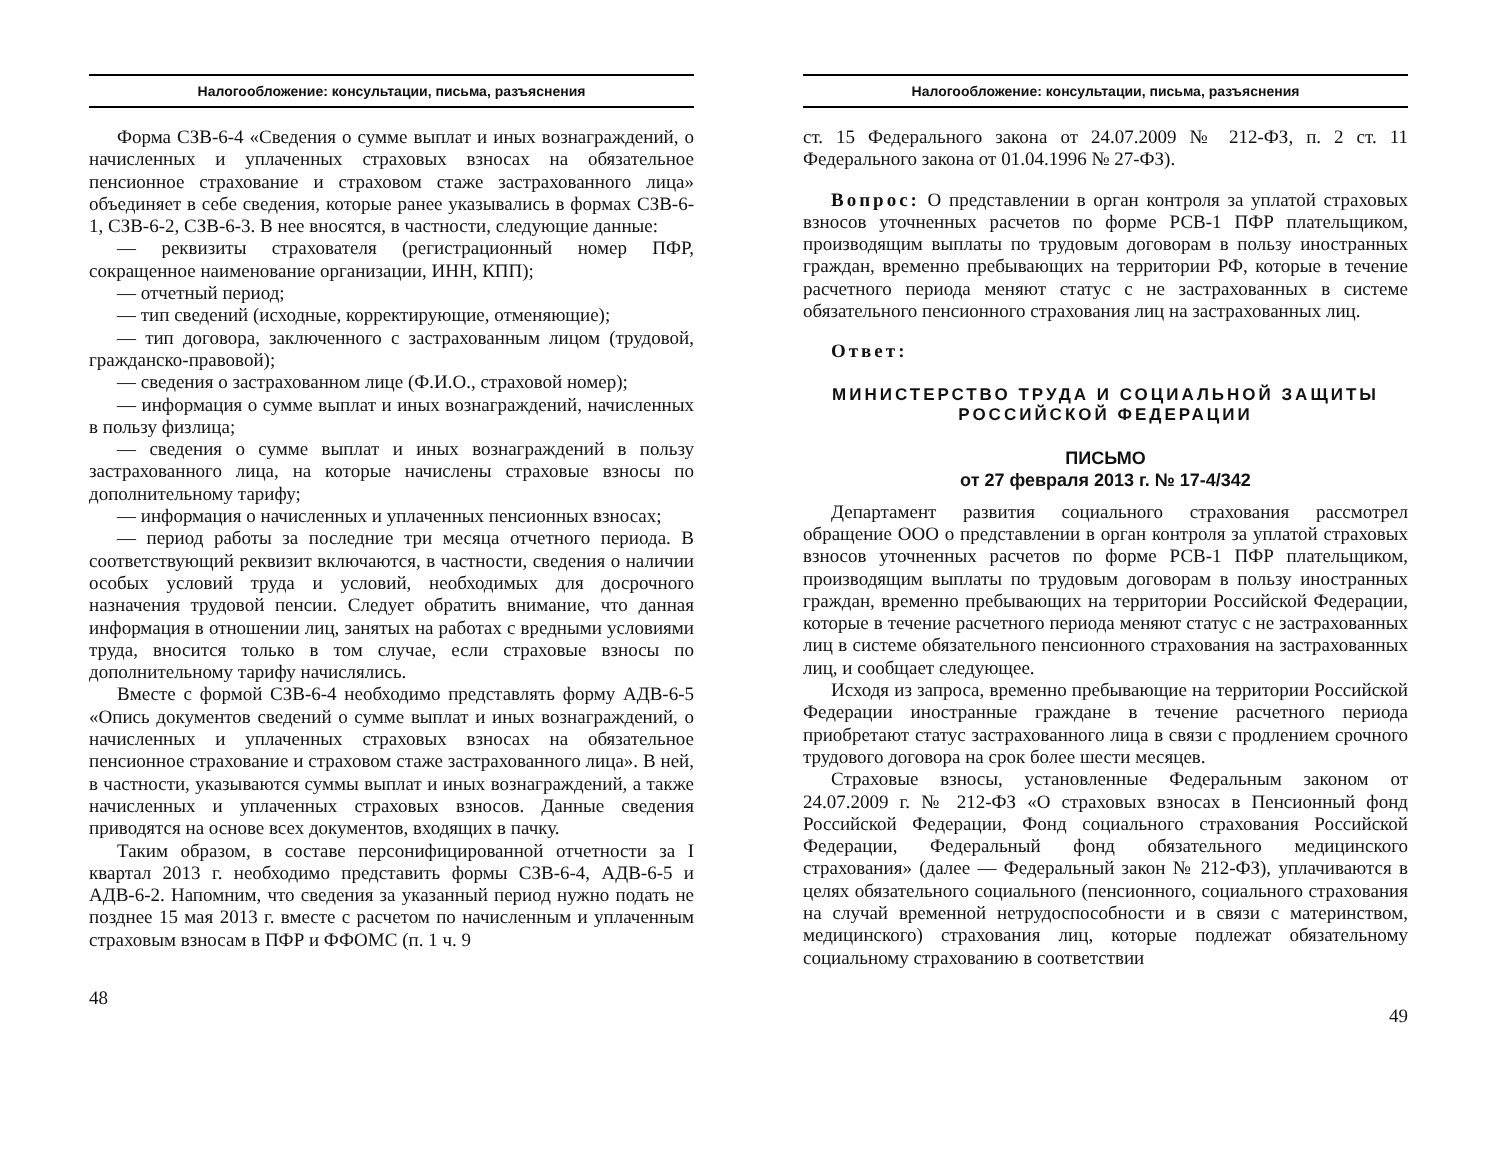Налогообложение: консультации, письма, разъяснения
Форма СЗВ-6-4 «Сведения о сумме выплат и иных вознаграждений, о начисленных и уплаченных страховых взносах на обязательное пенсионное страхование и страховом стаже застрахованного лица» объединяет в себе сведения, которые ранее указывались в формах СЗВ-6-1, СЗВ-6-2, СЗВ-6-3. В нее вносятся, в частности, следующие данные:
— реквизиты страхователя (регистрационный номер ПФР, сокращенное наименование организации, ИНН, КПП);
— отчетный период;
— тип сведений (исходные, корректирующие, отменяющие);
— тип договора, заключенного с застрахованным лицом (трудовой, гражданско-правовой);
— сведения о застрахованном лице (Ф.И.О., страховой номер);
— информация о сумме выплат и иных вознаграждений, начисленных в пользу физлица;
— сведения о сумме выплат и иных вознаграждений в пользу застрахованного лица, на которые начислены страховые взносы по дополнительному тарифу;
— информация о начисленных и уплаченных пенсионных взносах;
— период работы за последние три месяца отчетного периода. В соответствующий реквизит включаются, в частности, сведения о наличии особых условий труда и условий, необходимых для досрочного назначения трудовой пенсии. Следует обратить внимание, что данная информация в отношении лиц, занятых на работах с вредными условиями труда, вносится только в том случае, если страховые взносы по дополнительному тарифу начислялись.
Вместе с формой СЗВ-6-4 необходимо представлять форму АДВ-6-5 «Опись документов сведений о сумме выплат и иных вознаграждений, о начисленных и уплаченных страховых взносах на обязательное пенсионное страхование и страховом стаже застрахованного лица». В ней, в частности, указываются суммы выплат и иных вознаграждений, а также начисленных и уплаченных страховых взносов. Данные сведения приводятся на основе всех документов, входящих в пачку.
Таким образом, в составе персонифицированной отчетности за I квартал 2013 г. необходимо представить формы СЗВ-6-4, АДВ-6-5 и АДВ-6-2. Напомним, что сведения за указанный период нужно подать не позднее 15 мая 2013 г. вместе с расчетом по начисленным и уплаченным страховым взносам в ПФР и ФФОМС (п. 1 ч. 9
48
Налогообложение: консультации, письма, разъяснения
ст. 15 Федерального закона от 24.07.2009 № 212-ФЗ, п. 2 ст. 11 Федерального закона от 01.04.1996 № 27-ФЗ).
Вопрос: О представлении в орган контроля за уплатой страховых взносов уточненных расчетов по форме РСВ-1 ПФР плательщиком, производящим выплаты по трудовым договорам в пользу иностранных граждан, временно пребывающих на территории РФ, которые в течение расчетного периода меняют статус с не застрахованных в системе обязательного пенсионного страхования лиц на застрахованных лиц.
Ответ:
МИНИСТЕРСТВО ТРУДА И СОЦИАЛЬНОЙ ЗАЩИТЫ
РОССИЙСКОЙ ФЕДЕРАЦИИ
ПИСЬМО
от 27 февраля 2013 г. № 17-4/342
Департамент развития социального страхования рассмотрел обращение ООО о представлении в орган контроля за уплатой страховых взносов уточненных расчетов по форме РСВ-1 ПФР плательщиком, производящим выплаты по трудовым договорам в пользу иностранных граждан, временно пребывающих на территории Российской Федерации, которые в течение расчетного периода меняют статус с не застрахованных лиц в системе обязательного пенсионного страхования на застрахованных лиц, и сообщает следующее.
Исходя из запроса, временно пребывающие на территории Российской Федерации иностранные граждане в течение расчетного периода приобретают статус застрахованного лица в связи с продлением срочного трудового договора на срок более шести месяцев.
Страховые взносы, установленные Федеральным законом от 24.07.2009 г. № 212-ФЗ «О страховых взносах в Пенсионный фонд Российской Федерации, Фонд социального страхования Российской Федерации, Федеральный фонд обязательного медицинского страхования» (далее — Федеральный закон № 212-ФЗ), уплачиваются в целях обязательного социального (пенсионного, социального страхования на случай временной нетрудоспособности и в связи с материнством, медицинского) страхования лиц, которые подлежат обязательному социальному страхованию в соответствии
49